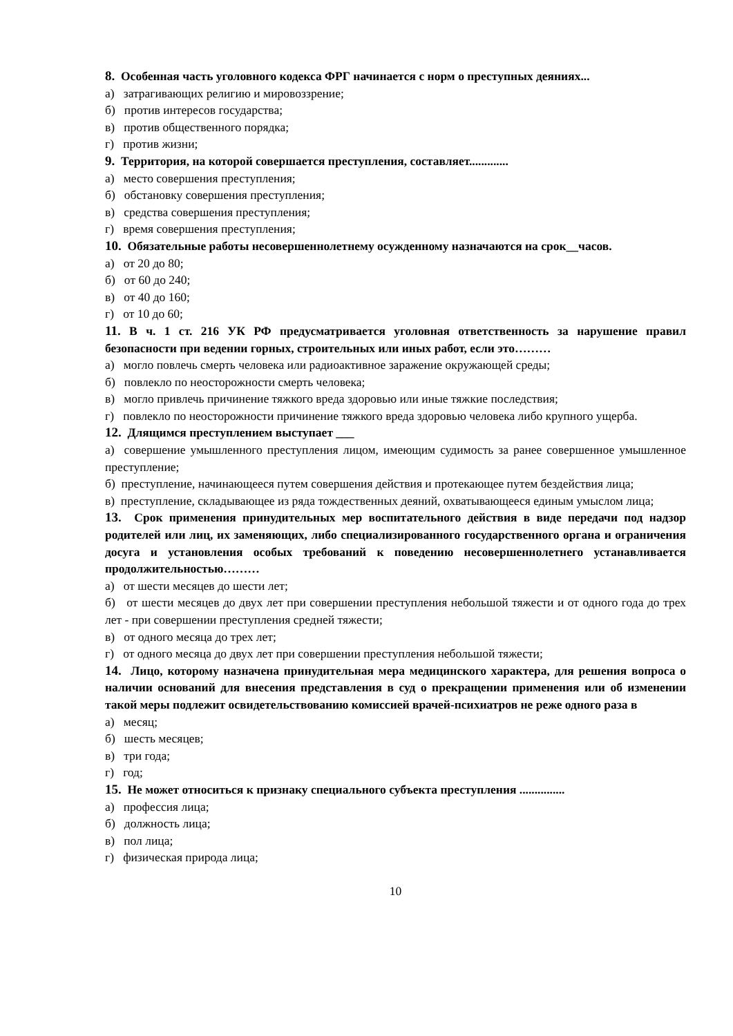8. Особенная часть уголовного кодекса ФРГ начинается с норм о преступных деяниях...
а) затрагивающих религию и мировоззрение;
б) против интересов государства;
в) против общественного порядка;
г) против жизни;
9. Территория, на которой совершается преступления, составляет.............
а) место совершения преступления;
б) обстановку совершения преступления;
в) средства совершения преступления;
г) время совершения преступления;
10. Обязательные работы несовершеннолетнему осужденному назначаются на срок__часов.
а) от 20 до 80;
б) от 60 до 240;
в) от 40 до 160;
г) от 10 до 60;
11. В ч. 1 ст. 216 УК РФ предусматривается уголовная ответственность за нарушение правил безопасности при ведении горных, строительных или иных работ, если это………
а) могло повлечь смерть человека или радиоактивное заражение окружающей среды;
б) повлекло по неосторожности смерть человека;
в) могло привлечь причинение тяжкого вреда здоровью или иные тяжкие последствия;
г) повлекло по неосторожности причинение тяжкого вреда здоровью человека либо крупного ущерба.
12. Длящимся преступлением выступает ___
а) совершение умышленного преступления лицом, имеющим судимость за ранее совершенное умышленное преступление;
б) преступление, начинающееся путем совершения действия и протекающее путем бездействия лица;
в) преступление, складывающее из ряда тождественных деяний, охватывающееся единым умыслом лица;
13. Срок применения принудительных мер воспитательного действия в виде передачи под надзор родителей или лиц, их заменяющих, либо специализированного государственного органа и ограничения досуга и установления особых требований к поведению несовершеннолетнего устанавливается продолжительностью………
а) от шести месяцев до шести лет;
б) от шести месяцев до двух лет при совершении преступления небольшой тяжести и от одного года до трех лет - при совершении преступления средней тяжести;
в) от одного месяца до трех лет;
г) от одного месяца до двух лет при совершении преступления небольшой тяжести;
14. Лицо, которому назначена принудительная мера медицинского характера, для решения вопроса о наличии оснований для внесения представления в суд о прекращении применения или об изменении такой меры подлежит освидетельствованию комиссией врачей-психиатров не реже одного раза в
а) месяц;
б) шесть месяцев;
в) три года;
г) год;
15. Не может относиться к признаку специального субъекта преступления ...............
а) профессия лица;
б) должность лица;
в) пол лица;
г) физическая природа лица;
10